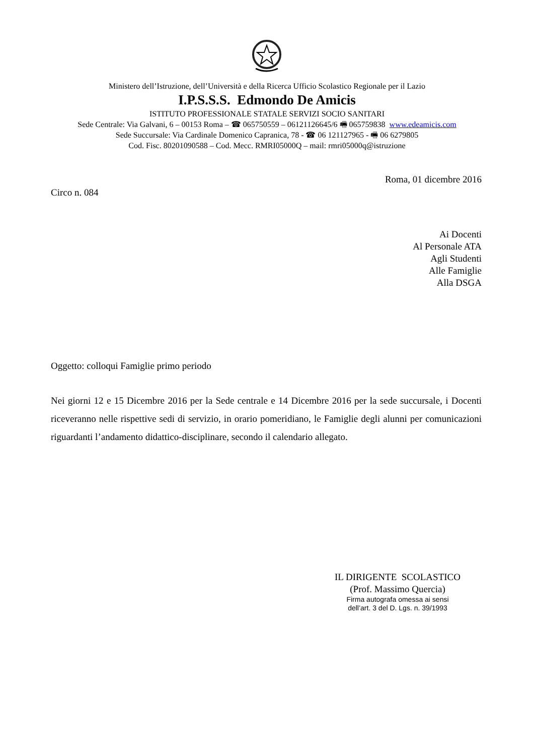Ministero dell’Istruzione, dell’Università e della Ricerca Ufficio Scolastico Regionale per il Lazio
I.P.S.S.S. Edmondo De Amicis
ISTITUTO PROFESSIONALE STATALE SERVIZI SOCIO SANITARI
Sede Centrale: Via Galvani, 6 – 00153 Roma – ☎ 065750559 – 06121126645/6 🖷 065759838 www.edeamicis.com
Sede Succursale: Via Cardinale Domenico Capranica, 78 - ☎ 06 121127965 - 🖷 06 6279805
Cod. Fisc. 80201090588 – Cod. Mecc. RMRI05000Q – mail: rmri05000q@istruzione
Roma, 01 dicembre 2016
Circo n. 084
Ai Docenti
Al Personale ATA
Agli Studenti
Alle Famiglie
Alla DSGA
Oggetto: colloqui Famiglie primo periodo
Nei giorni 12 e 15 Dicembre 2016 per la Sede centrale e 14 Dicembre 2016 per la sede succursale, i Docenti riceveranno nelle rispettive sedi di servizio, in orario pomeridiano, le Famiglie degli alunni per comunicazioni riguardanti l’andamento didattico-disciplinare, secondo il calendario allegato.
IL DIRIGENTE SCOLASTICO
(Prof. Massimo Quercia)
Firma autografa omessa ai sensi
dell’art. 3 del D. Lgs. n. 39/1993